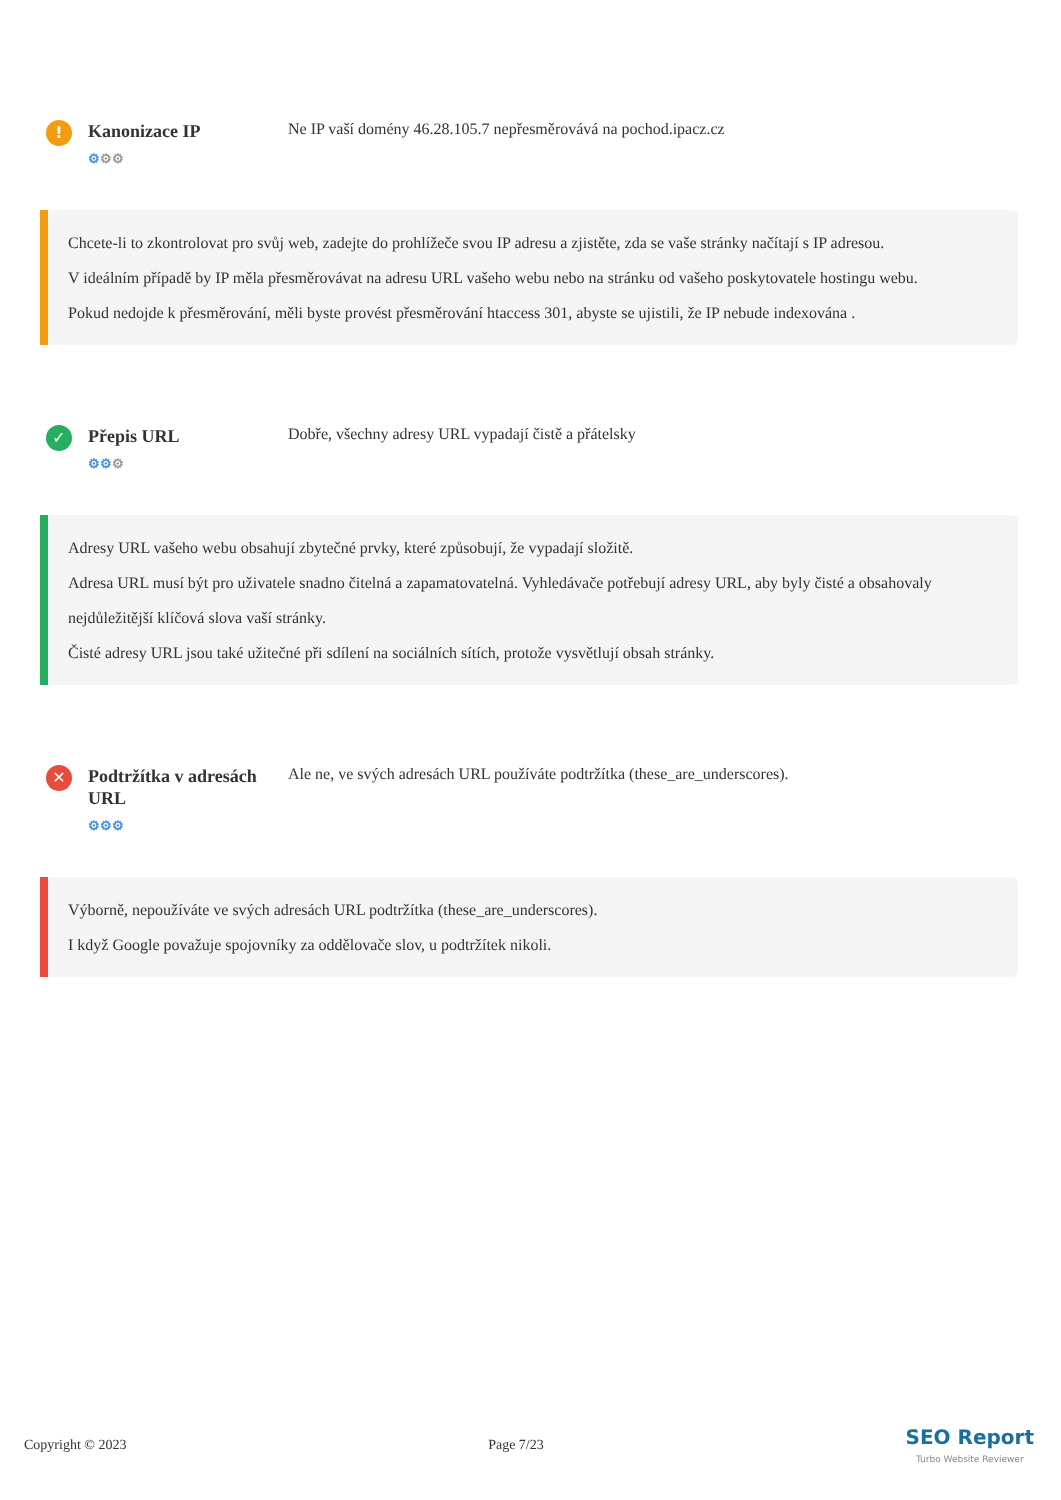!
Kanonizace IP
⚙⚙⚙
Ne IP vaší domény 46.28.105.7 nepřesměrovává na pochod.ipacz.cz
Chcete-li to zkontrolovat pro svůj web, zadejte do prohlížeče svou IP adresu a zjistěte, zda se vaše stránky načítají s IP adresou.
V ideálním případě by IP měla přesměrovávat na adresu URL vašeho webu nebo na stránku od vašeho poskytovatele hostingu webu.
Pokud nedojde k přesměrování, měli byste provést přesměrování htaccess 301, abyste se ujistili, že IP nebude indexována .
✓
Přepis URL
⚙⚙⚙
Dobře, všechny adresy URL vypadají čistě a přátelsky
Adresy URL vašeho webu obsahují zbytečné prvky, které způsobují, že vypadají složitě.
Adresa URL musí být pro uživatele snadno čitelná a zapamatovatelná. Vyhledávače potřebují adresy URL, aby byly čisté a obsahovaly nejdůležitější klíčová slova vaší stránky.
Čisté adresy URL jsou také užitečné při sdílení na sociálních sítích, protože vysvětlují obsah stránky.
✕
Podtržítka v adresách URL
⚙⚙⚙
Ale ne, ve svých adresách URL používáte podtržítka (these_are_underscores).
Výborně, nepoužíváte ve svých adresách URL podtržítka (these_are_underscores).
I když Google považuje spojovníky za oddělovače slov, u podtržítek nikoli.
Copyright © 2023 Page 7/23 SEO Report
Turbo Website Reviewer